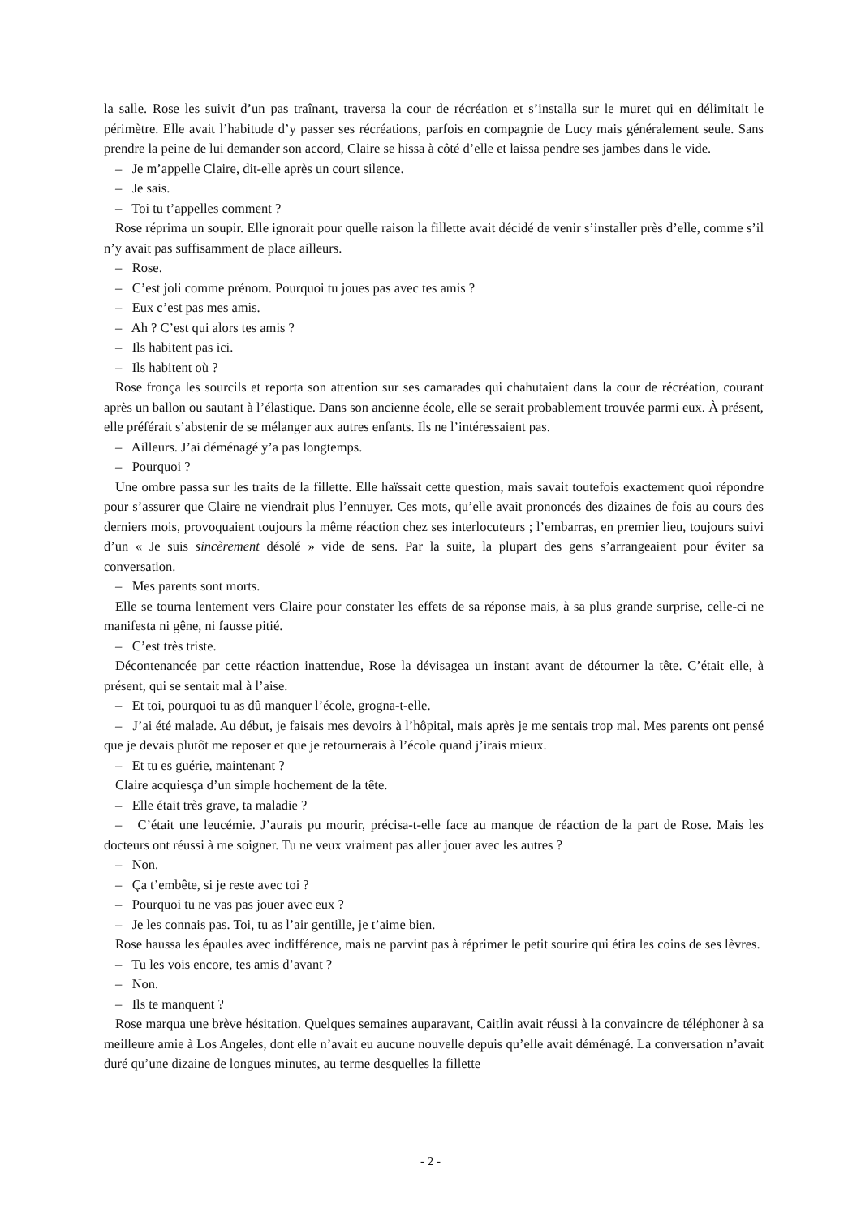la salle. Rose les suivit d’un pas traînant, traversa la cour de récréation et s’installa sur le muret qui en délimitait le périmètre. Elle avait l’habitude d’y passer ses récréations, parfois en compagnie de Lucy mais généralement seule. Sans prendre la peine de lui demander son accord, Claire se hissa à côté d’elle et laissa pendre ses jambes dans le vide.
– Je m’appelle Claire, dit-elle après un court silence.
– Je sais.
– Toi tu t’appelles comment ?
Rose réprima un soupir. Elle ignorait pour quelle raison la fillette avait décidé de venir s’installer près d’elle, comme s’il n’y avait pas suffisamment de place ailleurs.
– Rose.
– C’est joli comme prénom. Pourquoi tu joues pas avec tes amis ?
– Eux c’est pas mes amis.
– Ah ? C’est qui alors tes amis ?
– Ils habitent pas ici.
– Ils habitent où ?
Rose fronça les sourcils et reporta son attention sur ses camarades qui chahutaient dans la cour de récréation, courant après un ballon ou sautant à l’élastique. Dans son ancienne école, elle se serait probablement trouvée parmi eux. À présent, elle préférait s’abstenir de se mélanger aux autres enfants. Ils ne l’intéressaient pas.
– Ailleurs. J’ai déménagé y’a pas longtemps.
– Pourquoi ?
Une ombre passa sur les traits de la fillette. Elle haïssait cette question, mais savait toutefois exactement quoi répondre pour s’assurer que Claire ne viendrait plus l’ennuyer. Ces mots, qu’elle avait prononcés des dizaines de fois au cours des derniers mois, provoquaient toujours la même réaction chez ses interlocuteurs ; l’embarras, en premier lieu, toujours suivi d’un « Je suis sincèrement désolé » vide de sens. Par la suite, la plupart des gens s’arrangeaient pour éviter sa conversation.
– Mes parents sont morts.
Elle se tourna lentement vers Claire pour constater les effets de sa réponse mais, à sa plus grande surprise, celle-ci ne manifesta ni gêne, ni fausse pitié.
– C’est très triste.
Décontenancée par cette réaction inattendue, Rose la dévisagea un instant avant de détourner la tête. C’était elle, à présent, qui se sentait mal à l’aise.
– Et toi, pourquoi tu as dû manquer l’école, grogna-t-elle.
– J’ai été malade. Au début, je faisais mes devoirs à l’hôpital, mais après je me sentais trop mal. Mes parents ont pensé que je devais plutôt me reposer et que je retournerais à l’école quand j’irais mieux.
– Et tu es guérie, maintenant ?
Claire acquiesça d’un simple hochement de la tête.
– Elle était très grave, ta maladie ?
– C’était une leucémie. J’aurais pu mourir, précisa-t-elle face au manque de réaction de la part de Rose. Mais les docteurs ont réussi à me soigner. Tu ne veux vraiment pas aller jouer avec les autres ?
– Non.
– Ça t’embête, si je reste avec toi ?
– Pourquoi tu ne vas pas jouer avec eux ?
– Je les connais pas. Toi, tu as l’air gentille, je t’aime bien.
Rose haussa les épaules avec indifférence, mais ne parvint pas à réprimer le petit sourire qui étira les coins de ses lèvres.
– Tu les vois encore, tes amis d’avant ?
– Non.
– Ils te manquent ?
Rose marqua une brève hésitation. Quelques semaines auparavant, Caitlin avait réussi à la convaincre de téléphoner à sa meilleure amie à Los Angeles, dont elle n’avait eu aucune nouvelle depuis qu’elle avait déménagé. La conversation n’avait duré qu’une dizaine de longues minutes, au terme desquelles la fillette
- 2 -